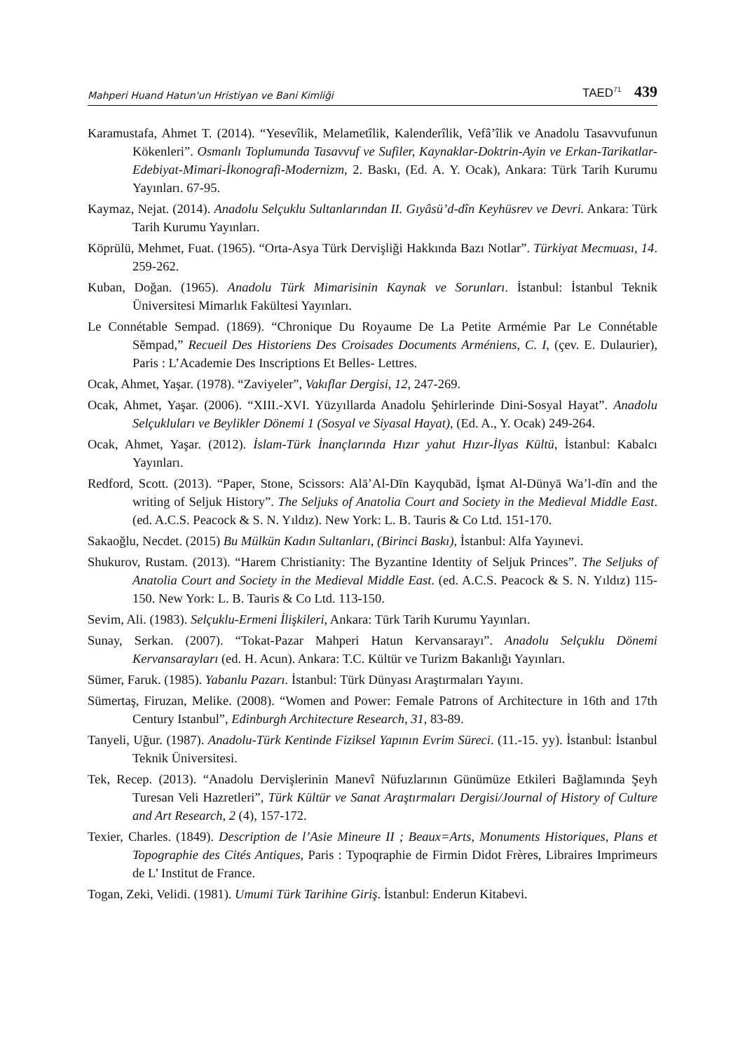Mahperi Huand Hatun'un Hristiyan ve Bani Kimliği TAED<sup>71</sup> 439
Karamustafa, Ahmet T. (2014). “Yesevîlik, Melametîlik, Kalenderîlik, Vefâ’îlik ve Anadolu Tasavvufunun Kökenleri”. Osmanlı Toplumunda Tasavvuf ve Sufiler, Kaynaklar-Doktrin-Ayin ve Erkan-Tarikatlar-Edebiyat-Mimari-İkonografi-Modernizm, 2. Baskı, (Ed. A. Y. Ocak), Ankara: Türk Tarih Kurumu Yayınları. 67-95.
Kaymaz, Nejat. (2014). Anadolu Selçuklu Sultanlarından II. Gıyâsü’d-dîn Keyhüsrev ve Devri. Ankara: Türk Tarih Kurumu Yayınları.
Köprülü, Mehmet, Fuat. (1965). “Orta-Asya Türk Dervişliği Hakkında Bazı Notlar”. Türkiyat Mecmuası, 14. 259-262.
Kuban, Doğan. (1965). Anadolu Türk Mimarisinin Kaynak ve Sorunları. İstanbul: İstanbul Teknik Üniversitesi Mimarlık Fakültesi Yayınları.
Le Connétable Sempad. (1869). “Chronique Du Royaume De La Petite Armémie Par Le Connétable Sĕmpad,” Recueil Des Historiens Des Croisades Documents Arméniens, C. I, (çev. E. Dulaurier), Paris : L’Academie Des Inscriptions Et Belles- Lettres.
Ocak, Ahmet, Yaşar. (1978). “Zaviyeler”, Vakıflar Dergisi, 12, 247-269.
Ocak, Ahmet, Yaşar. (2006). “XIII.-XVI. Yüzyıllarda Anadolu Şehirlerinde Dini-Sosyal Hayat”. Anadolu Selçukluları ve Beylikler Dönemi 1 (Sosyal ve Siyasal Hayat), (Ed. A., Y. Ocak) 249-264.
Ocak, Ahmet, Yaşar. (2012). İslam-Türk İnançlarında Hızır yahut Hızır-İlyas Kültü, İstanbul: Kabalcı Yayınları.
Redford, Scott. (2013). “Paper, Stone, Scissors: Alā’Al-Dīn Kayqubād, İşmat Al-Dünyā Wa’l-dīn and the writing of Seljuk History”. The Seljuks of Anatolia Court and Society in the Medieval Middle East. (ed. A.C.S. Peacock & S. N. Yıldız). New York: L. B. Tauris & Co Ltd. 151-170.
Sakaoğlu, Necdet. (2015) Bu Mülkün Kadın Sultanları, (Birinci Baskı), İstanbul: Alfa Yayınevi.
Shukurov, Rustam. (2013). “Harem Christianity: The Byzantine Identity of Seljuk Princes”. The Seljuks of Anatolia Court and Society in the Medieval Middle East. (ed. A.C.S. Peacock & S. N. Yıldız) 115-150. New York: L. B. Tauris & Co Ltd. 113-150.
Sevim, Ali. (1983). Selçuklu-Ermeni İlişkileri, Ankara: Türk Tarih Kurumu Yayınları.
Sunay, Serkan. (2007). “Tokat-Pazar Mahperi Hatun Kervansarayı”. Anadolu Selçuklu Dönemi Kervansarayları (ed. H. Acun). Ankara: T.C. Kültür ve Turizm Bakanlığı Yayınları.
Sümer, Faruk. (1985). Yabanlu Pazarı. İstanbul: Türk Dünyası Araştırmaları Yayını.
Sümertaş, Firuzan, Melike. (2008). “Women and Power: Female Patrons of Architecture in 16th and 17th Century Istanbul”, Edinburgh Architecture Research, 31, 83-89.
Tanyeli, Uğur. (1987). Anadolu-Türk Kentinde Fiziksel Yapının Evrim Süreci. (11.-15. yy). İstanbul: İstanbul Teknik Üniversitesi.
Tek, Recep. (2013). “Anadolu Dervişlerinin Manevî Nüfuzlarının Günümüze Etkileri Bağlamında Şeyh Turesan Veli Hazretleri”, Türk Kültür ve Sanat Araştırmaları Dergisi/Journal of History of Culture and Art Research, 2 (4), 157-172.
Texier, Charles. (1849). Description de l’Asie Mineure II ; Beaux=Arts, Monuments Historiques, Plans et Topographie des Cités Antiques, Paris : Typoqraphie de Firmin Didot Frères, Libraires Imprimeurs de L’ Institut de France.
Togan, Zeki, Velidi. (1981). Umumi Türk Tarihine Giriş. İstanbul: Enderun Kitabevi.